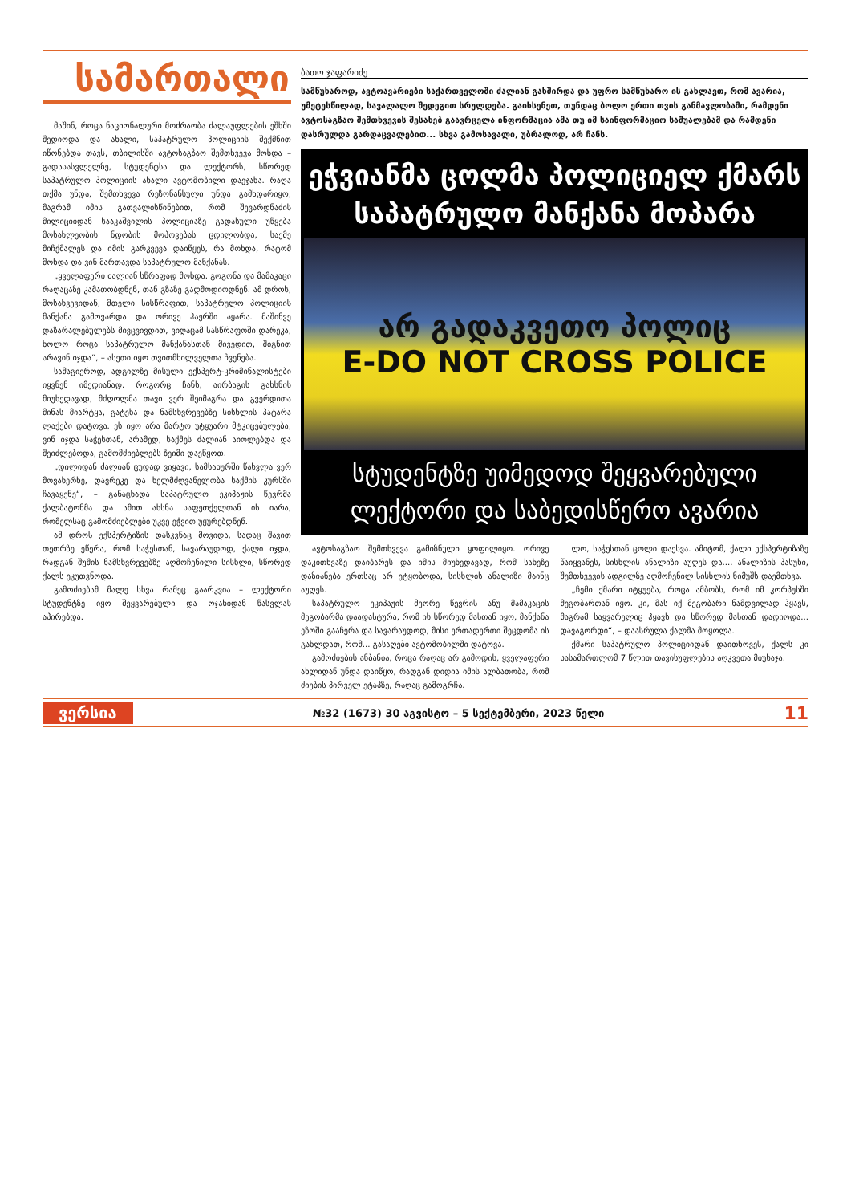სამართალი
მაშინ, როცა ნაციონალური მოძრაობა ძალაუფლების ეშხში შედიოდა და ახალი, საპატრულო პოლიციის შექმნით იწონებდა თავს, თბილისში ავტოსაგზაო შემთხვევა მოხდა – გადასასვლელზე, სტუდენტსა და ლექტორს, სწორედ საპატრულო პოლიციის ახალი ავტომობილი დაეჯახა. რაღა თქმა უნდა, შემთხვევა რეზონანსული უნდა გამხდარიყო, მაგრამ იმის გათვალისწინებით, რომ შევარდნაძის მილიციიდან სააკაშვილის პოლიციაზე გადასული უწყება მოსახლეობის ნდობის მოპოვებას ცდილობდა, საქმე მიჩქმალეს და იმის გარკვევა დაიწყეს, რა მოხდა, რატომ მოხდა და ვინ მართავდა საპატრულო მანქანას.
„ყველაფერი ძალიან სწრაფად მოხდა. გოგონა და მამაკაცი რაღაცაზე კამათობდნენ, თან გზაზე გადმოდიოდნენ. ამ დროს, მოსახვევიდან, მთელი სისწრაფით, საპატრულო პოლიციის მანქანა გამოვარდა და ორივე ჰაერში აყარა. მაშინვე დაზარალებულებს მივცვივდით, ვიღაცამ სასწრაფოში დარეკა, ხოლო როცა საპატრულო მანქანასთან მივედით, შიგნით არავინ იჯდა“, – ასეთი იყო თვითმხილველთა ჩვენება.
სამაგიეროდ, ადგილზე მისული ექსპერტ-კრიმინალისტები იყვნენ იმედიანად. როგორც ჩანს, აირბაგის გახსნის მიუხედავად, მძღოლმა თავი ვერ შეიმაგრა და გვერდითა მინას მიარტყა, გატეხა და ნამსხვრევებზე სისხლის პატარა ლაქები დატოვა. ეს იყო არა მარტო უტყუარი მტკიცებულება, ვინ იჯდა საჭესთან, არამედ, საქმეს ძალიან აიოლებდა და შეიძლებოდა, გამომძიებლებს ზეიმი დაეწყოთ.
„დილიდან ძალიან ცუდად ვიყავი, სამსახურში წასვლა ვერ მოვახერხე, დავრეკე და ხელმძღვანელობა საქმის კურსში ჩავაყენე“, – განაცხადა საპატრულო ეკიპაჟის წევრმა ქალბატონმა და ამით ახსნა საფეთქელთან ის იარა, რომელსაც გამომძიებლები უკვე ეჭვით უყურებდნენ.
ამ დროს ექსპერტიზის დასკვნაც მოვიდა, სადაც შავით თეთრზე ეწერა, რომ საჭესთან, სავარაუდოდ, ქალი იჯდა, რადგან შუშის ნამსხვრევებზე აღმოჩენილი სისხლი, სწორედ ქალს ეკუთვნოდა.
გამოძიებამ მალე სხვა რამეც გაარკვია – ლექტორი სტუდენტზე იყო შეყვარებული და ოჯახიდან წასვლას აპირებდა.
ბათო ჯაფარიძე
სამწუხაროდ, ავტოავარიები საქართველოში ძალიან გახშირდა და უფრო სამწუხარო ის გახლავთ, რომ ავარია, უმეტესწილად, სავალალო შედეგით სრულდება. გაიხსენეთ, თუნდაც ბოლო ერთი თვის განმავლობაში, რამდენი ავტოსაგზაო შემთხვევის შესახებ გაავრცელა ინფორმაცია ამა თუ იმ საინფორმაციო საშუალებამ და რამდენი დასრულდა გარდაცვალებით... სხვა გამოსავალი, უბრალოდ, არ ჩანს.
ეჭვიანმა ცოლმა პოლიციელ ქმარს საპატრულო მანქანა მოპარა
არ გადაკვეთო პოლიც
E-DO NOT CROSS POLICE
სტუდენტზე უიმედოდ შეყვარებული ლექტორი და საბედისწერო ავარია
ავტოსაგზაო შემთხვევა გამიზნული ყოფილიყო. ორივე დაკითხვაზე დაიბარეს და იმის მიუხედავად, რომ სახეზე დაზიანება ერთსაც არ ეტყობოდა, სისხლის ანალიზი მაინც აუღეს.
საპატრულო ეკიპაჟის მეორე წევრის ანუ მამაკაცის მეგობარმა დაადასტურა, რომ ის სწორედ მასთან იყო, მანქანა ეზოში გააჩერა და სავარაუდოდ, მისი ერთადერთი შეცდომა ის გახლდათ, რომ... გასაღები ავტომობილში დატოვა.
გამოძიების ანბანია, როცა რაღაც არ გამოდის, ყველაფერი ახლიდან უნდა დაიწყო, რადგან დიდია იმის ალბათობა, რომ ძიების პირველ ეტაპზე, რაღაც გამოგრჩა.
ლო, საჭესთან ცოლი დაესვა. ამიტომ, ქალი ექსპერტიზაზე წაიყვანეს, სისხლის ანალიზი აუღეს და.... ანალიზის პასუხი, შემთხვევის ადგილზე აღმოჩენილ სისხლის ნიმუშს დაემთხვა.
„ჩემი ქმარი იტყუება, როცა ამბობს, რომ იმ კორპუსში მეგობართან იყო. კი, მას იქ მეგობარი ნამდვილად ჰყავს, მაგრამ საყვარელიც ჰყავს და სწორედ მასთან დადიოდა... დავაგორდი“, – დაასრულა ქალმა მოყოლა.
ქმარი საპატრულო პოლიციიდან დაითხოვეს, ქალს კი სასამართლომ 7 წლით თავისუფლების აღკვეთა მიუსაჯა.
ვერსია №32 (1673) 30 აგვისტო – 5 სექტემბერი, 2023 წელი 11